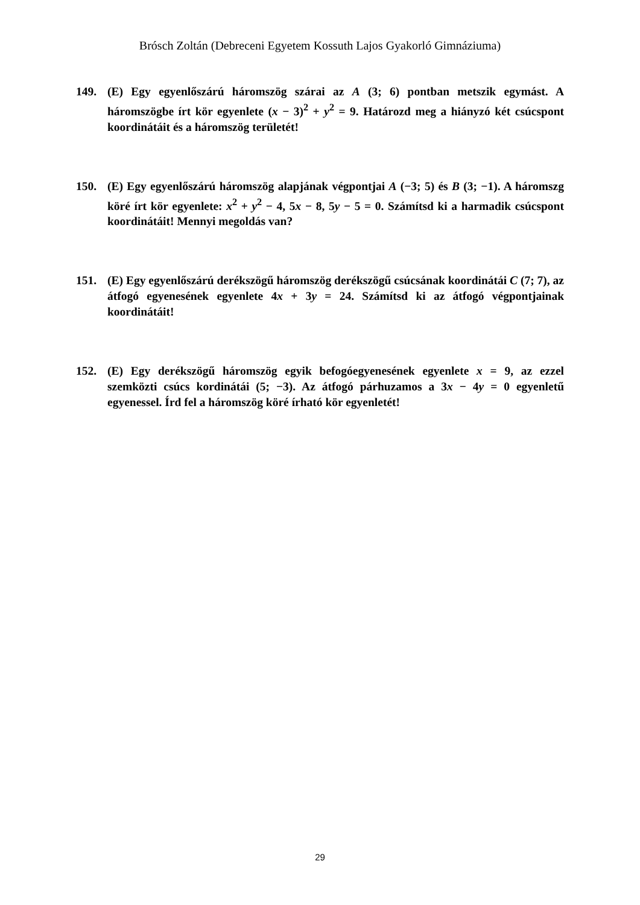Brósch Zoltán (Debreceni Egyetem Kossuth Lajos Gyakorló Gimnáziuma)
149. (E) Egy egyenlőszárú háromszög szárai az A (3; 6) pontban metszik egymást. A háromszögbe írt kör egyenlete (x − 3)<sup>2</sup> + y<sup>2</sup> = 9. Határozd meg a hiányzó két csúcspont koordinátáit és a háromszög területét!
150. (E) Egy egyenlőszárú háromszög alapjának végpontjai A (−3; 5) és B (3; −1). A háromszg köré írt kör egyenlete: x<sup>2</sup> + y<sup>2</sup> − 4, 5x − 8, 5y − 5 = 0. Számítsd ki a harmadik csúcspont koordinátáit! Mennyi megoldás van?
151. (E) Egy egyenlőszárú derékszögű háromszög derékszögű csúcsának koordinátái C (7; 7), az átfogó egyenesének egyenlete 4x + 3y = 24. Számítsd ki az átfogó végpontjainak koordinátáit!
152. (E) Egy derékszögű háromszög egyik befogóegyenesének egyenlete x = 9, az ezzel szemközti csúcs kordinátái (5; −3). Az átfogó párhuzamos a 3x − 4y = 0 egyenletű egyenessel. Írd fel a háromszög köré írható kör egyenletét!
29